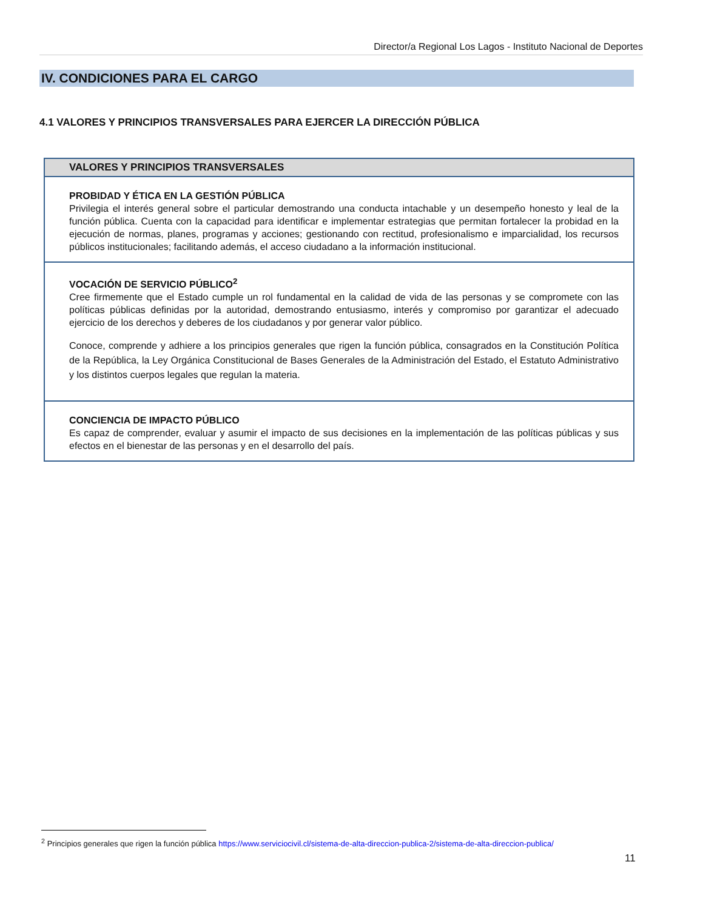Director/a Regional Los Lagos - Instituto Nacional de Deportes
IV. CONDICIONES PARA EL CARGO
4.1 VALORES Y PRINCIPIOS TRANSVERSALES PARA EJERCER LA DIRECCIÓN PÚBLICA
| VALORES Y PRINCIPIOS TRANSVERSALES |
| --- |
| PROBIDAD Y ÉTICA EN LA GESTIÓN PÚBLICA Privilegia el interés general sobre el particular demostrando una conducta intachable y un desempeño honesto y leal de la función pública. Cuenta con la capacidad para identificar e implementar estrategias que permitan fortalecer la probidad en la ejecución de normas, planes, programas y acciones; gestionando con rectitud, profesionalismo e imparcialidad, los recursos públicos institucionales; facilitando además, el acceso ciudadano a la información institucional. |
| VOCACIÓN DE SERVICIO PÚBLICO<sup>2</sup> Cree firmemente que el Estado cumple un rol fundamental en la calidad de vida de las personas y se compromete con las políticas públicas definidas por la autoridad, demostrando entusiasmo, interés y compromiso por garantizar el adecuado ejercicio de los derechos y deberes de los ciudadanos y por generar valor público. Conoce, comprende y adhiere a los principios generales que rigen la función pública, consagrados en la Constitución Política de la República, la Ley Orgánica Constitucional de Bases Generales de la Administración del Estado, el Estatuto Administrativo y los distintos cuerpos legales que regulan la materia. |
| CONCIENCIA DE IMPACTO PÚBLICO Es capaz de comprender, evaluar y asumir el impacto de sus decisiones en la implementación de las políticas públicas y sus efectos en el bienestar de las personas y en el desarrollo del país. |
<sup>2</sup> Principios generales que rigen la función pública https://www.serviciocivil.cl/sistema-de-alta-direccion-publica-2/sistema-de-alta-direccion-publica/
11